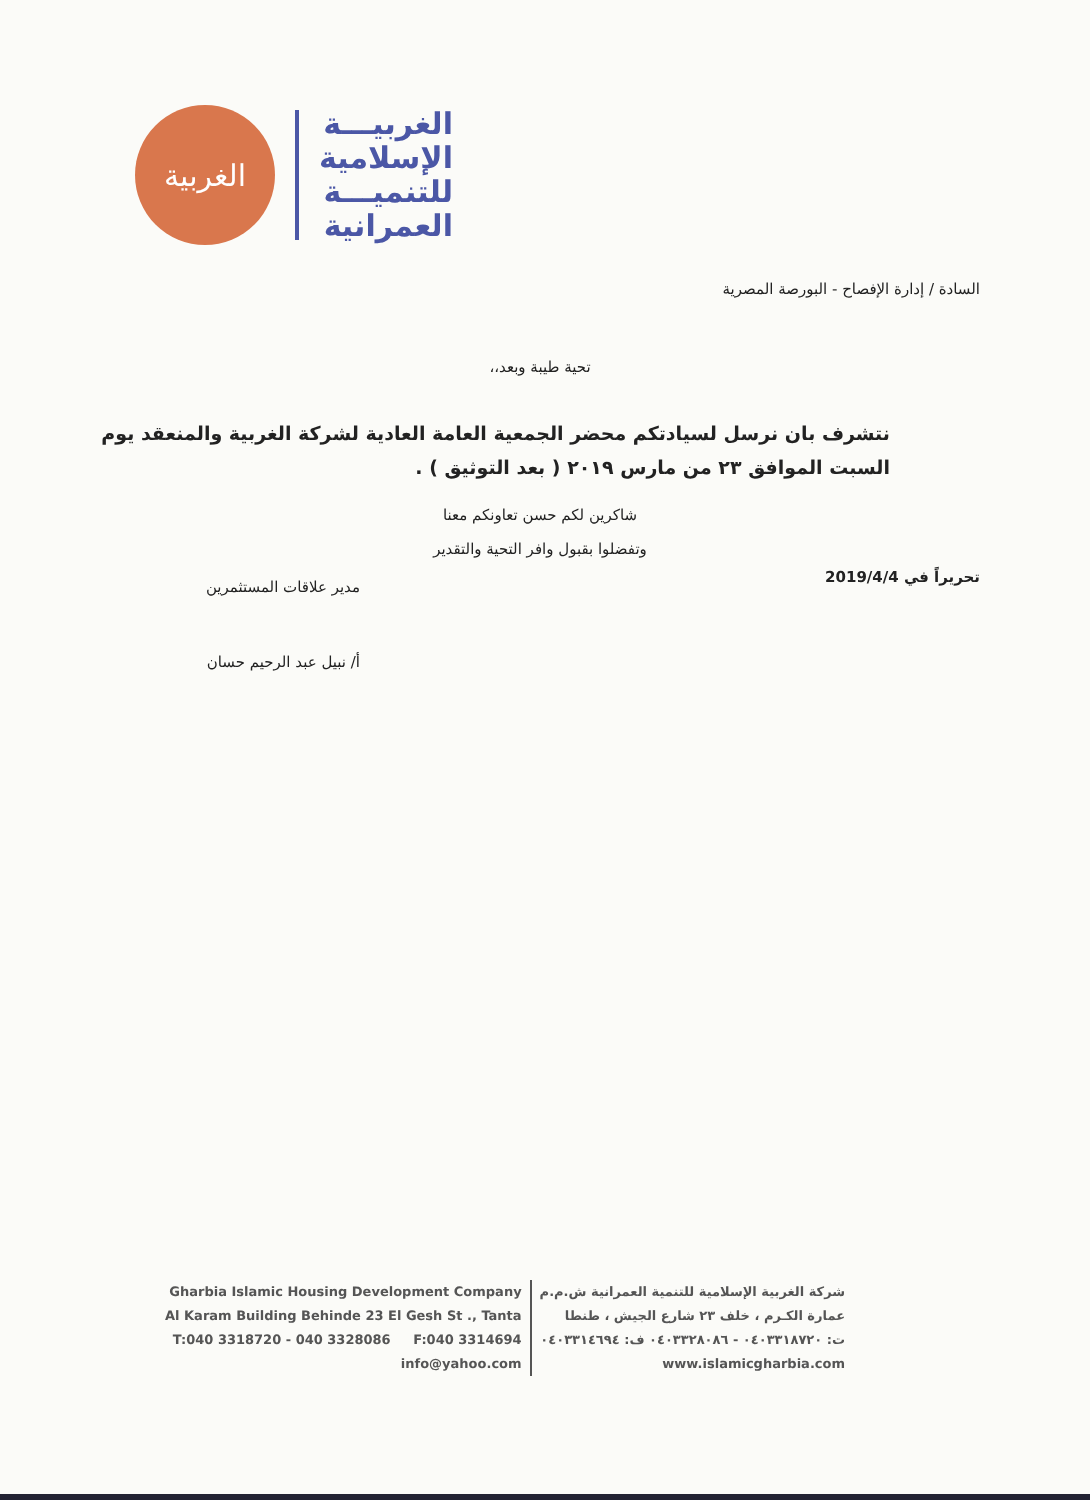الغربية
الغربيـــة
الإسلامية
للتنميـــة
العمرانية
السادة / إدارة الإفصاح - البورصة المصرية
تحية طيبة وبعد،،
نتشرف بان نرسل لسيادتكم محضر الجمعية العامة العادية لشركة الغربية والمنعقد يوم السبت الموافق ٢٣ من مارس ٢٠١٩ ( بعد التوثيق ) .
شاكرين لكم حسن تعاونكم معنا
وتفضلوا بقبول وافر التحية والتقدير
تحريراً في 2019/4/4
مدير علاقات المستثمرين
أ/ نبيل عبد الرحيم حسان
Gharbia Islamic Housing Development Company
Al Karam Building Behinde 23 El Gesh St ., Tanta
T:040 3318720 - 040 3328086 F:040 3314694
info@yahoo.com
شركة الغربية الإسلامية للتنمية العمرانية ش.م.م
عمارة الكـرم ، خلف ٢٣ شارع الجيش ، طنطا
ت: ٠٤٠٣٣١٨٧٢٠ - ٠٤٠٣٣٢٨٠٨٦ ف: ٠٤٠٣٣١٤٦٩٤
www.islamicgharbia.com